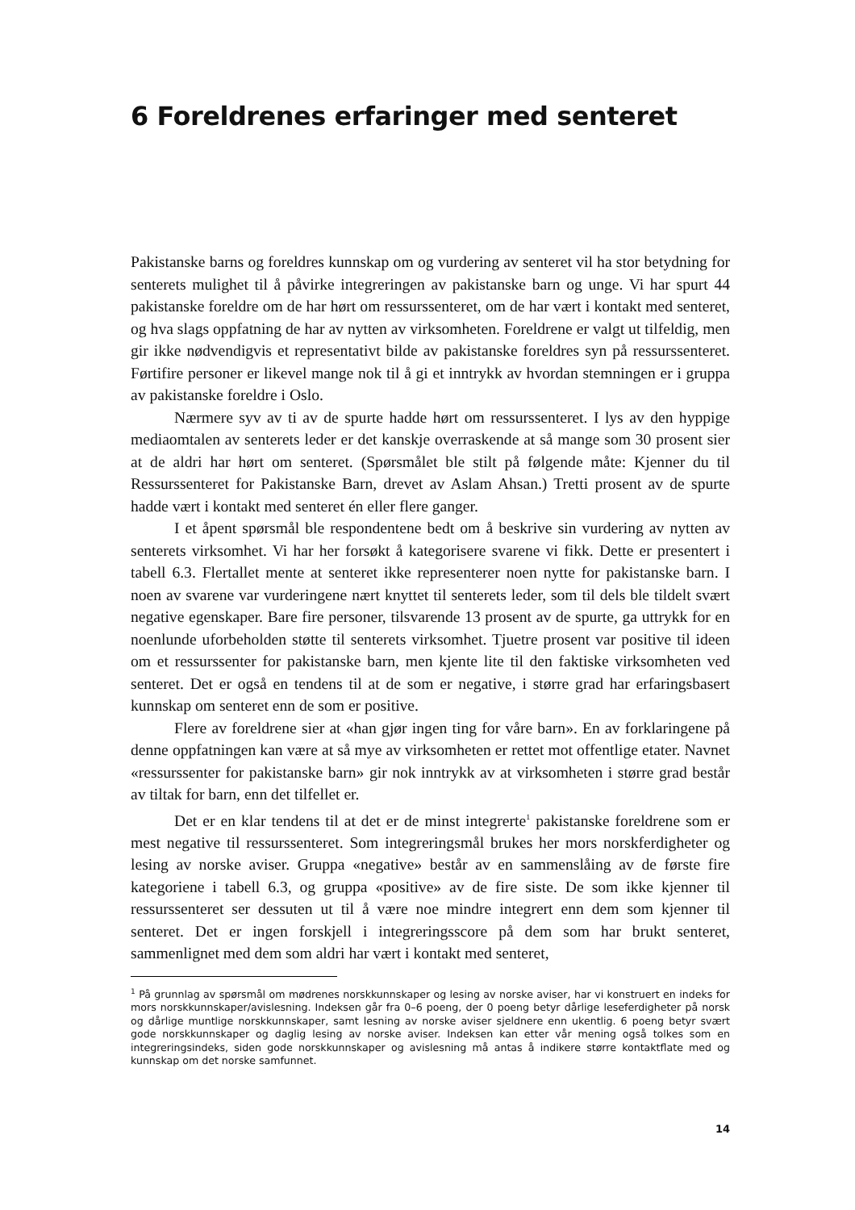6 Foreldrenes erfaringer med senteret
Pakistanske barns og foreldres kunnskap om og vurdering av senteret vil ha stor betydning for senterets mulighet til å påvirke integreringen av pakistanske barn og unge. Vi har spurt 44 pakistanske foreldre om de har hørt om ressurssenteret, om de har vært i kontakt med senteret, og hva slags oppfatning de har av nytten av virksomheten. Foreldrene er valgt ut tilfeldig, men gir ikke nødvendigvis et representativt bilde av pakistanske foreldres syn på ressurssenteret. Førtifire personer er likevel mange nok til å gi et inntrykk av hvordan stemningen er i gruppa av pakistanske foreldre i Oslo.
Nærmere syv av ti av de spurte hadde hørt om ressurssenteret. I lys av den hyppige mediaomtalen av senterets leder er det kanskje overraskende at så mange som 30 prosent sier at de aldri har hørt om senteret. (Spørsmålet ble stilt på følgende måte: Kjenner du til Ressurssenteret for Pakistanske Barn, drevet av Aslam Ahsan.) Tretti prosent av de spurte hadde vært i kontakt med senteret én eller flere ganger.
I et åpent spørsmål ble respondentene bedt om å beskrive sin vurdering av nytten av senterets virksomhet. Vi har her forsøkt å kategorisere svarene vi fikk. Dette er presentert i tabell 6.3. Flertallet mente at senteret ikke representerer noen nytte for pakistanske barn. I noen av svarene var vurderingene nært knyttet til senterets leder, som til dels ble tildelt svært negative egenskaper. Bare fire personer, tilsvarende 13 prosent av de spurte, ga uttrykk for en noenlunde uforbeholden støtte til senterets virksomhet. Tjuetre prosent var positive til ideen om et ressurssenter for pakistanske barn, men kjente lite til den faktiske virksomheten ved senteret. Det er også en tendens til at de som er negative, i større grad har erfaringsbasert kunnskap om senteret enn de som er positive.
Flere av foreldrene sier at «han gjør ingen ting for våre barn». En av forklaringene på denne oppfatningen kan være at så mye av virksomheten er rettet mot offentlige etater. Navnet «ressurssenter for pakistanske barn» gir nok inntrykk av at virksomheten i større grad består av tiltak for barn, enn det tilfellet er.
Det er en klar tendens til at det er de minst integrerte<sup>1</sup> pakistanske foreldrene som er mest negative til ressurssenteret. Som integreringsmål brukes her mors norskferdigheter og lesing av norske aviser. Gruppa «negative» består av en sammenslåing av de første fire kategoriene i tabell 6.3, og gruppa «positive» av de fire siste. De som ikke kjenner til ressurssenteret ser dessuten ut til å være noe mindre integrert enn dem som kjenner til senteret. Det er ingen forskjell i integreringsscore på dem som har brukt senteret, sammenlignet med dem som aldri har vært i kontakt med senteret,
<sup>1</sup> På grunnlag av spørsmål om mødrenes norskkunnskaper og lesing av norske aviser, har vi konstruert en indeks for mors norskkunnskaper/avislesning. Indeksen går fra 0–6 poeng, der 0 poeng betyr dårlige leseferdigheter på norsk og dårlige muntlige norskkunnskaper, samt lesning av norske aviser sjeldnere enn ukentlig. 6 poeng betyr svært gode norskkunnskaper og daglig lesing av norske aviser. Indeksen kan etter vår mening også tolkes som en integreringsindeks, siden gode norskkunnskaper og avislesning må antas å indikere større kontaktflate med og kunnskap om det norske samfunnet.
14